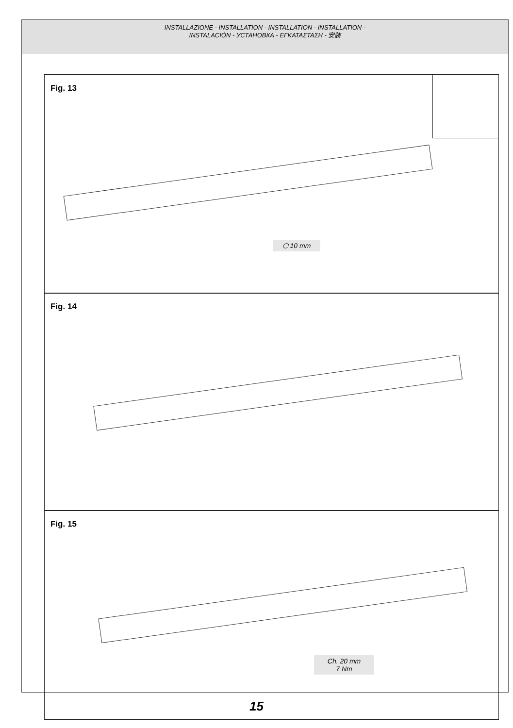INSTALLAZIONE - INSTALLATION - INSTALLATION - INSTALLATION -
INSTALACIÓN - УСТАНОВКА - ΕΓΚΑΤΑΣΤΑΣΗ - 安装
Fig. 13
⬡ 10 mm
Fig. 14
Fig. 15
Ch. 20 mm
7 Nm
15